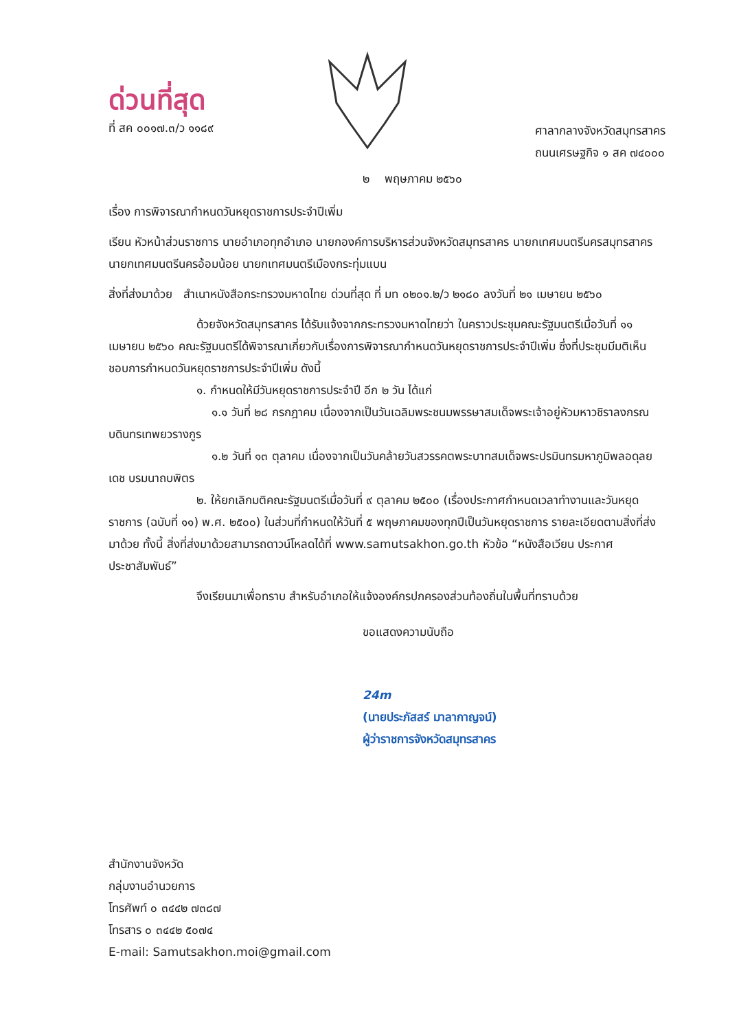ด่วนที่สุด
ที่ สค ๐๐๑๗.๓/ว ๑๑๘๙
ศาลากลางจังหวัดสมุทรสาคร
ถนนเศรษฐกิจ ๑ สค ๗๔๐๐๐
๒ พฤษภาคม ๒๕๖๐
เรื่อง การพิจารณากำหนดวันหยุดราชการประจำปีเพิ่ม
เรียน หัวหน้าส่วนราชการ นายอำเภอทุกอำเภอ นายกองค์การบริหารส่วนจังหวัดสมุทรสาคร นายกเทศมนตรีนครสมุทรสาคร นายกเทศมนตรีนครอ้อมน้อย นายกเทศมนตรีเมืองกระทุ่มแบน
สิ่งที่ส่งมาด้วย สำเนาหนังสือกระทรวงมหาดไทย ด่วนที่สุด ที่ มท ๐๒๐๑.๒/ว ๒๑๘๐ ลงวันที่ ๒๑ เมษายน ๒๕๖๐
ด้วยจังหวัดสมุทรสาคร ได้รับแจ้งจากกระทรวงมหาดไทยว่า ในคราวประชุมคณะรัฐมนตรีเมื่อวันที่ ๑๑ เมษายน ๒๕๖๐ คณะรัฐมนตรีได้พิจารณาเกี่ยวกับเรื่องการพิจารณากำหนดวันหยุดราชการประจำปีเพิ่ม ซึ่งที่ประชุมมีมติเห็นชอบการกำหนดวันหยุดราชการประจำปีเพิ่ม ดังนี้
๑. กำหนดให้มีวันหยุดราชการประจำปี อีก ๒ วัน ได้แก่
๑.๑ วันที่ ๒๘ กรกฎาคม เนื่องจากเป็นวันเฉลิมพระชนมพรรษาสมเด็จพระเจ้าอยู่หัวมหาวชิราลงกรณ บดินทรเทพยวรางกูร
๑.๒ วันที่ ๑๓ ตุลาคม เนื่องจากเป็นวันคล้ายวันสวรรคตพระบาทสมเด็จพระปรมินทรมหาภูมิพลอดุลยเดช บรมนาถบพิตร
๒. ให้ยกเลิกมติคณะรัฐมนตรีเมื่อวันที่ ๙ ตุลาคม ๒๕๐๐ (เรื่องประกาศกำหนดเวลาทำงานและวันหยุดราชการ (ฉบับที่ ๑๑) พ.ศ. ๒๕๐๐) ในส่วนที่กำหนดให้วันที่ ๕ พฤษภาคมของทุกปีเป็นวันหยุดราชการ รายละเอียดตามสิ่งที่ส่งมาด้วย ทั้งนี้ สิ่งที่ส่งมาด้วยสามารถดาวน์โหลดได้ที่ www.samutsakhon.go.th หัวข้อ “หนังสือเวียน ประกาศ ประชาสัมพันธ์”
จึงเรียนมาเพื่อทราบ สำหรับอำเภอให้แจ้งองค์กรปกครองส่วนท้องถิ่นในพื้นที่ทราบด้วย
ขอแสดงความนับถือ
24m
(นายประภัสสร์ มาลากาญจน์)
ผู้ว่าราชการจังหวัดสมุทรสาคร
สำนักงานจังหวัด
กลุ่มงานอำนวยการ
โทรศัพท์ ๐ ๓๔๔๒ ๗๓๘๗
โทรสาร ๐ ๓๔๔๒ ๕๐๗๔
E-mail: Samutsakhon.moi@gmail.com